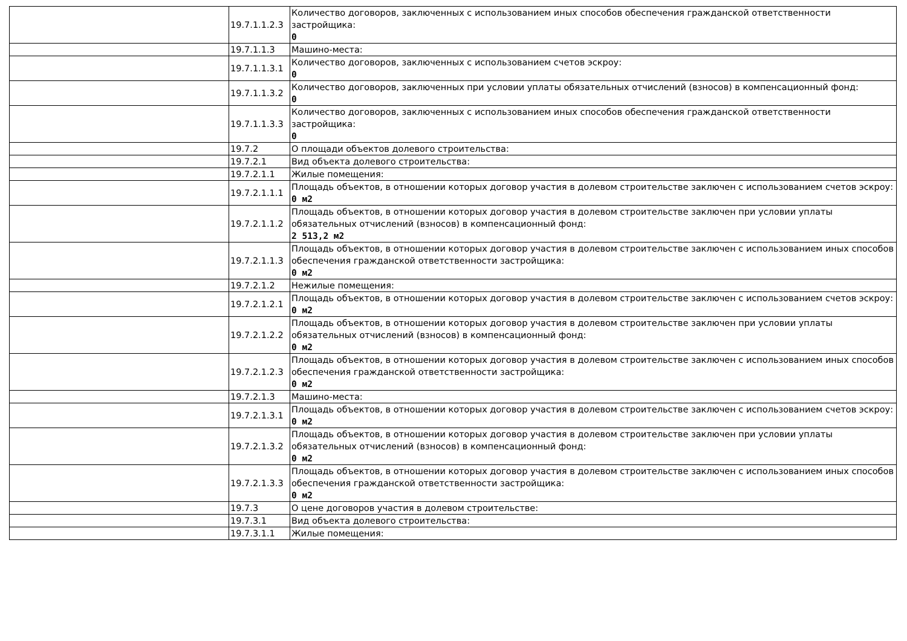| | 19.7.1.1.2.3 | Количество договоров, заключенных с использованием иных способов обеспечения гражданской ответственности застройщика: 0 |
| | 19.7.1.1.3 | Машино-места: |
| | 19.7.1.1.3.1 | Количество договоров, заключенных с использованием счетов эскроу: 0 |
| | 19.7.1.1.3.2 | Количество договоров, заключенных при условии уплаты обязательных отчислений (взносов) в компенсационный фонд: 0 |
| | 19.7.1.1.3.3 | Количество договоров, заключенных с использованием иных способов обеспечения гражданской ответственности застройщика: 0 |
| | 19.7.2 | О площади объектов долевого строительства: |
| | 19.7.2.1 | Вид объекта долевого строительства: |
| | 19.7.2.1.1 | Жилые помещения: |
| | 19.7.2.1.1.1 | Площадь объектов, в отношении которых договор участия в долевом строительстве заключен с использованием счетов эскроу: 0 м2 |
| | 19.7.2.1.1.2 | Площадь объектов, в отношении которых договор участия в долевом строительстве заключен при условии уплаты обязательных отчислений (взносов) в компенсационный фонд: 2 513,2 м2 |
| | 19.7.2.1.1.3 | Площадь объектов, в отношении которых договор участия в долевом строительстве заключен с использованием иных способов обеспечения гражданской ответственности застройщика: 0 м2 |
| | 19.7.2.1.2 | Нежилые помещения: |
| | 19.7.2.1.2.1 | Площадь объектов, в отношении которых договор участия в долевом строительстве заключен с использованием счетов эскроу: 0 м2 |
| | 19.7.2.1.2.2 | Площадь объектов, в отношении которых договор участия в долевом строительстве заключен при условии уплаты обязательных отчислений (взносов) в компенсационный фонд: 0 м2 |
| | 19.7.2.1.2.3 | Площадь объектов, в отношении которых договор участия в долевом строительстве заключен с использованием иных способов обеспечения гражданской ответственности застройщика: 0 м2 |
| | 19.7.2.1.3 | Машино-места: |
| | 19.7.2.1.3.1 | Площадь объектов, в отношении которых договор участия в долевом строительстве заключен с использованием счетов эскроу: 0 м2 |
| | 19.7.2.1.3.2 | Площадь объектов, в отношении которых договор участия в долевом строительстве заключен при условии уплаты обязательных отчислений (взносов) в компенсационный фонд: 0 м2 |
| | 19.7.2.1.3.3 | Площадь объектов, в отношении которых договор участия в долевом строительстве заключен с использованием иных способов обеспечения гражданской ответственности застройщика: 0 м2 |
| | 19.7.3 | О цене договоров участия в долевом строительстве: |
| | 19.7.3.1 | Вид объекта долевого строительства: |
| | 19.7.3.1.1 | Жилые помещения: |